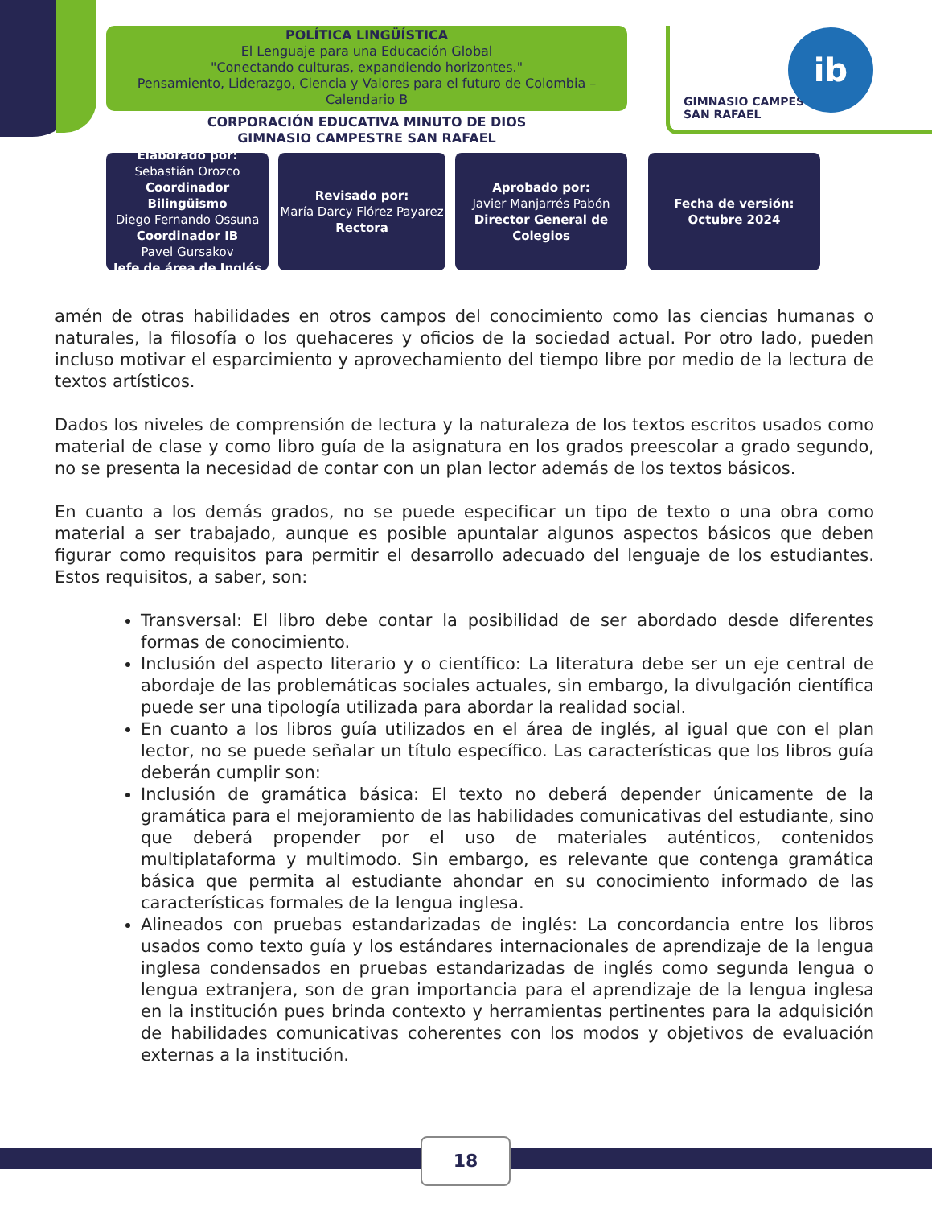GIMNASIO CAMPESTRE
SAN RAFAEL
ib
POLÍTICA LINGÜÍSTICA
El Lenguaje para una Educación Global
"Conectando culturas, expandiendo horizontes."
Pensamiento, Liderazgo, Ciencia y Valores para el futuro de Colombia – Calendario B
CORPORACIÓN EDUCATIVA MINUTO DE DIOS
GIMNASIO CAMPESTRE SAN RAFAEL
Elaborado por:
Sebastián Orozco
Coordinador Bilingüismo
Diego Fernando Ossuna
Coordinador IB
Pavel Gursakov
Jefe de área de Inglés
Revisado por:
María Darcy Flórez Payarez
Rectora
Aprobado por:
Javier Manjarrés Pabón
Director General de Colegios
Fecha de versión:
Octubre 2024
amén de otras habilidades en otros campos del conocimiento como las ciencias humanas o naturales, la filosofía o los quehaceres y oficios de la sociedad actual. Por otro lado, pueden incluso motivar el esparcimiento y aprovechamiento del tiempo libre por medio de la lectura de textos artísticos.
Dados los niveles de comprensión de lectura y la naturaleza de los textos escritos usados como material de clase y como libro guía de la asignatura en los grados preescolar a grado segundo, no se presenta la necesidad de contar con un plan lector además de los textos básicos.
En cuanto a los demás grados, no se puede especificar un tipo de texto o una obra como material a ser trabajado, aunque es posible apuntalar algunos aspectos básicos que deben figurar como requisitos para permitir el desarrollo adecuado del lenguaje de los estudiantes. Estos requisitos, a saber, son:
Transversal: El libro debe contar la posibilidad de ser abordado desde diferentes formas de conocimiento.
Inclusión del aspecto literario y o científico: La literatura debe ser un eje central de abordaje de las problemáticas sociales actuales, sin embargo, la divulgación científica puede ser una tipología utilizada para abordar la realidad social.
En cuanto a los libros guía utilizados en el área de inglés, al igual que con el plan lector, no se puede señalar un título específico. Las características que los libros guía deberán cumplir son:
Inclusión de gramática básica: El texto no deberá depender únicamente de la gramática para el mejoramiento de las habilidades comunicativas del estudiante, sino que deberá propender por el uso de materiales auténticos, contenidos multiplataforma y multimodo. Sin embargo, es relevante que contenga gramática básica que permita al estudiante ahondar en su conocimiento informado de las características formales de la lengua inglesa.
Alineados con pruebas estandarizadas de inglés: La concordancia entre los libros usados como texto guía y los estándares internacionales de aprendizaje de la lengua inglesa condensados en pruebas estandarizadas de inglés como segunda lengua o lengua extranjera, son de gran importancia para el aprendizaje de la lengua inglesa en la institución pues brinda contexto y herramientas pertinentes para la adquisición de habilidades comunicativas coherentes con los modos y objetivos de evaluación externas a la institución.
18